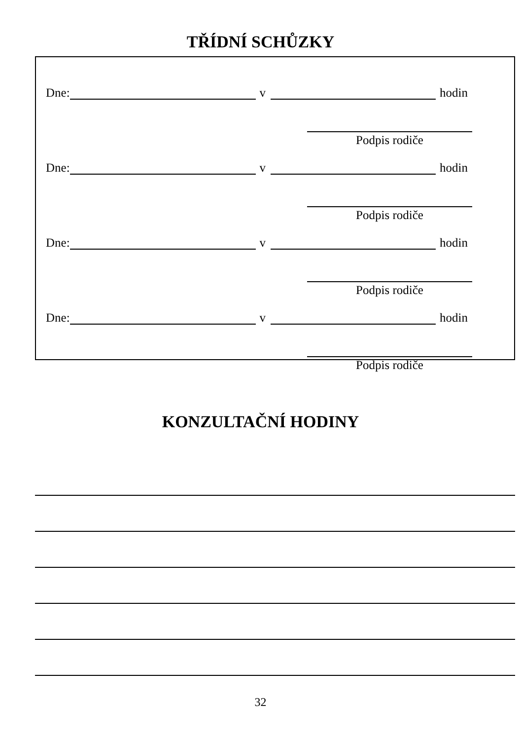TŘÍDNÍ SCHŮZKY
Dne: v hodin
Podpis rodiče
Dne: v hodin
Podpis rodiče
Dne: v hodin
Podpis rodiče
Dne: v hodin
Podpis rodiče
KONZULTAČNÍ HODINY
32